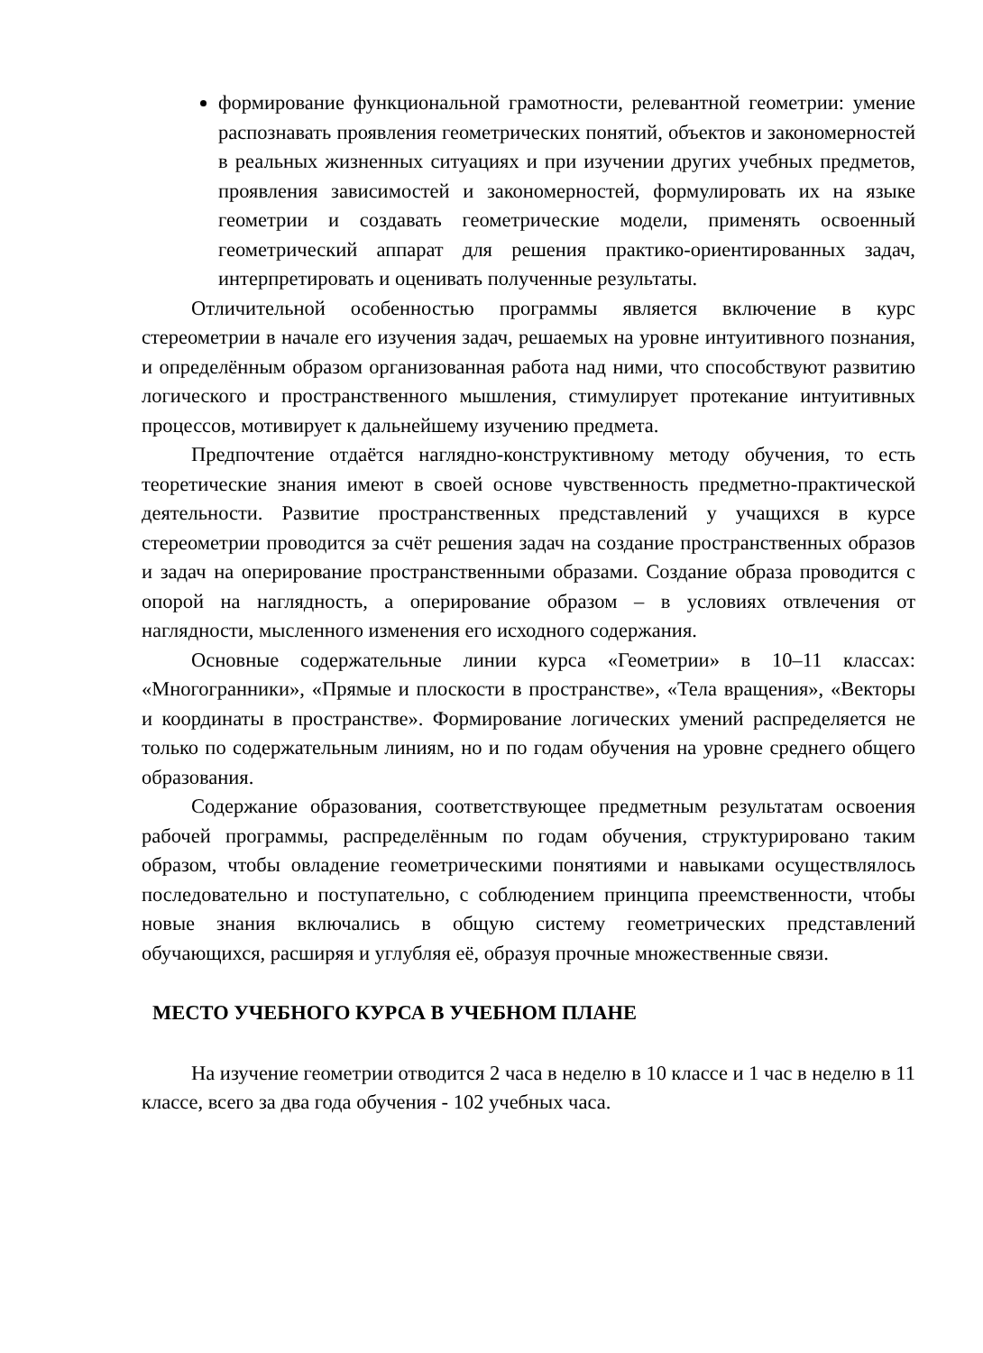формирование функциональной грамотности, релевантной геометрии: умение распознавать проявления геометрических понятий, объектов и закономерностей в реальных жизненных ситуациях и при изучении других учебных предметов, проявления зависимостей и закономерностей, формулировать их на языке геометрии и создавать геометрические модели, применять освоенный геометрический аппарат для решения практико-ориентированных задач, интерпретировать и оценивать полученные результаты.
Отличительной особенностью программы является включение в курс стереометрии в начале его изучения задач, решаемых на уровне интуитивного познания, и определённым образом организованная работа над ними, что способствуют развитию логического и пространственного мышления, стимулирует протекание интуитивных процессов, мотивирует к дальнейшему изучению предмета.
Предпочтение отдаётся наглядно-конструктивному методу обучения, то есть теоретические знания имеют в своей основе чувственность предметно-практической деятельности. Развитие пространственных представлений у учащихся в курсе стереометрии проводится за счёт решения задач на создание пространственных образов и задач на оперирование пространственными образами. Создание образа проводится с опорой на наглядность, а оперирование образом – в условиях отвлечения от наглядности, мысленного изменения его исходного содержания.
Основные содержательные линии курса «Геометрии» в 10–11 классах: «Многогранники», «Прямые и плоскости в пространстве», «Тела вращения», «Векторы и координаты в пространстве». Формирование логических умений распределяется не только по содержательным линиям, но и по годам обучения на уровне среднего общего образования.
Содержание образования, соответствующее предметным результатам освоения рабочей программы, распределённым по годам обучения, структурировано таким образом, чтобы овладение геометрическими понятиями и навыками осуществлялось последовательно и поступательно, с соблюдением принципа преемственности, чтобы новые знания включались в общую систему геометрических представлений обучающихся, расширяя и углубляя её, образуя прочные множественные связи.
МЕСТО УЧЕБНОГО КУРСА В УЧЕБНОМ ПЛАНЕ
На изучение геометрии отводится 2 часа в неделю в 10 классе и 1 час в неделю в 11 классе, всего за два года обучения - 102 учебных часа.